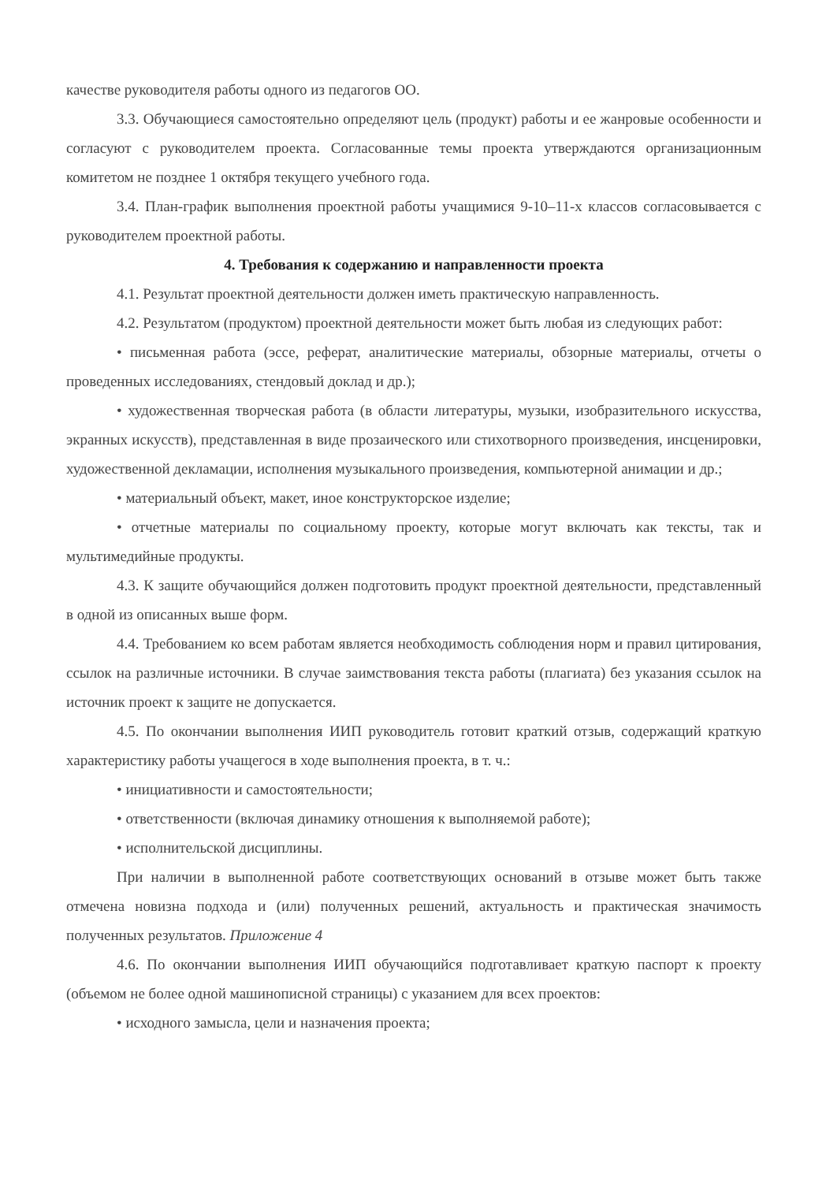качестве руководителя работы одного из педагогов ОО.
3.3. Обучающиеся самостоятельно определяют цель (продукт) работы и ее жанровые особенности и согласуют с руководителем проекта. Согласованные темы проекта утверждаются организационным комитетом не позднее 1 октября текущего учебного года.
3.4. План-график выполнения проектной работы учащимися 9-10–11-х классов согласовывается с руководителем проектной работы.
4. Требования к содержанию и направленности проекта
4.1. Результат проектной деятельности должен иметь практическую направленность.
4.2. Результатом (продуктом) проектной деятельности может быть любая из следующих работ:
• письменная работа (эссе, реферат, аналитические материалы, обзорные материалы, отчеты о проведенных исследованиях, стендовый доклад и др.);
• художественная творческая работа (в области литературы, музыки, изобразительного искусства, экранных искусств), представленная в виде прозаического или стихотворного произведения, инсценировки, художественной декламации, исполнения музыкального произведения, компьютерной анимации и др.;
• материальный объект, макет, иное конструкторское изделие;
• отчетные материалы по социальному проекту, которые могут включать как тексты, так и мультимедийные продукты.
4.3. К защите обучающийся должен подготовить продукт проектной деятельности, представленный в одной из описанных выше форм.
4.4. Требованием ко всем работам является необходимость соблюдения норм и правил цитирования, ссылок на различные источники. В случае заимствования текста работы (плагиата) без указания ссылок на источник проект к защите не допускается.
4.5. По окончании выполнения ИИП руководитель готовит краткий отзыв, содержащий краткую характеристику работы учащегося в ходе выполнения проекта, в т. ч.:
• инициативности и самостоятельности;
• ответственности (включая динамику отношения к выполняемой работе);
• исполнительской дисциплины.
При наличии в выполненной работе соответствующих оснований в отзыве может быть также отмечена новизна подхода и (или) полученных решений, актуальность и практическая значимость полученных результатов. Приложение 4
4.6. По окончании выполнения ИИП обучающийся подготавливает краткую паспорт к проекту (объемом не более одной машинописной страницы) с указанием для всех проектов:
• исходного замысла, цели и назначения проекта;